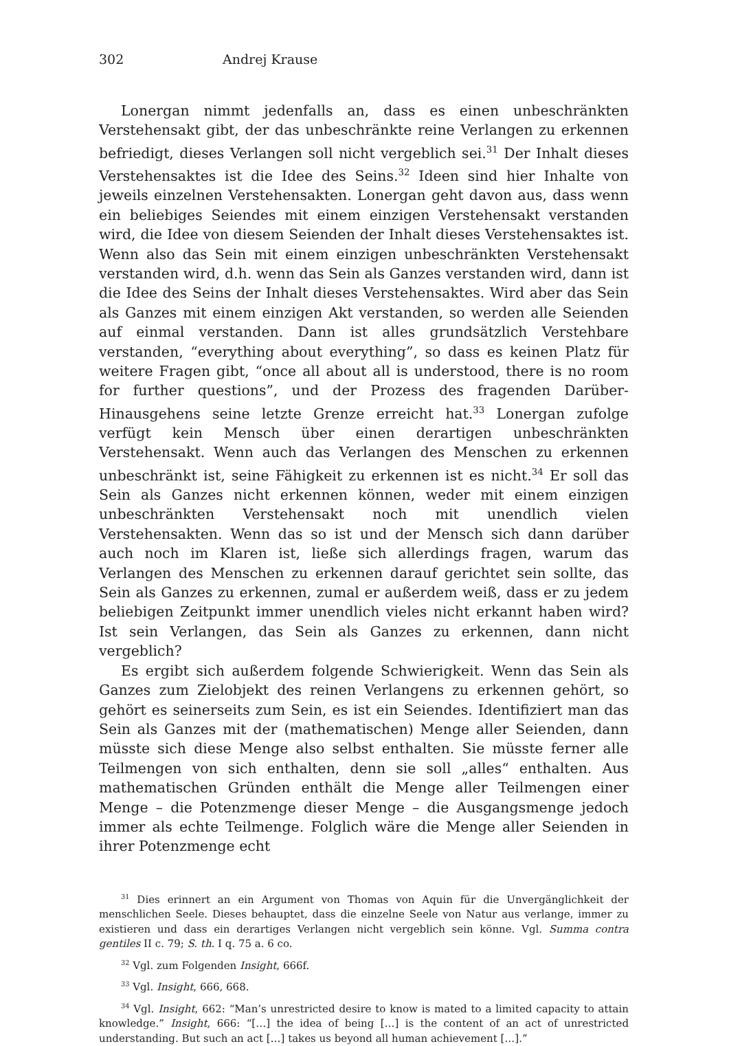302 Andrej Krause
Lonergan nimmt jedenfalls an, dass es einen unbeschränkten Verstehensakt gibt, der das unbeschränkte reine Verlangen zu erkennen befriedigt, dieses Verlangen soll nicht vergeblich sei.<sup>31</sup> Der Inhalt dieses Verstehensaktes ist die Idee des Seins.<sup>32</sup> Ideen sind hier Inhalte von jeweils einzelnen Verstehensakten. Lonergan geht davon aus, dass wenn ein beliebiges Seiendes mit einem einzigen Verstehensakt verstanden wird, die Idee von diesem Seienden der Inhalt dieses Verstehensaktes ist. Wenn also das Sein mit einem einzigen unbeschränkten Verstehensakt verstanden wird, d.h. wenn das Sein als Ganzes verstanden wird, dann ist die Idee des Seins der Inhalt dieses Verstehensaktes. Wird aber das Sein als Ganzes mit einem einzigen Akt verstanden, so werden alle Seienden auf einmal verstanden. Dann ist alles grundsätzlich Verstehbare verstanden, “everything about everything”, so dass es keinen Platz für weitere Fragen gibt, “once all about all is understood, there is no room for further questions”, und der Prozess des fragenden Darüber-Hinausgehens seine letzte Grenze erreicht hat.<sup>33</sup> Lonergan zufolge verfügt kein Mensch über einen derartigen unbeschränkten Verstehensakt. Wenn auch das Verlangen des Menschen zu erkennen unbeschränkt ist, seine Fähigkeit zu erkennen ist es nicht.<sup>34</sup> Er soll das Sein als Ganzes nicht erkennen können, weder mit einem einzigen unbeschränkten Verstehensakt noch mit unendlich vielen Verstehensakten. Wenn das so ist und der Mensch sich dann darüber auch noch im Klaren ist, ließe sich allerdings fragen, warum das Verlangen des Menschen zu erkennen darauf gerichtet sein sollte, das Sein als Ganzes zu erkennen, zumal er außerdem weiß, dass er zu jedem beliebigen Zeitpunkt immer unendlich vieles nicht erkannt haben wird? Ist sein Verlangen, das Sein als Ganzes zu erkennen, dann nicht vergeblich?
Es ergibt sich außerdem folgende Schwierigkeit. Wenn das Sein als Ganzes zum Zielobjekt des reinen Verlangens zu erkennen gehört, so gehört es seinerseits zum Sein, es ist ein Seiendes. Identifiziert man das Sein als Ganzes mit der (mathematischen) Menge aller Seienden, dann müsste sich diese Menge also selbst enthalten. Sie müsste ferner alle Teilmengen von sich enthalten, denn sie soll „alles“ enthalten. Aus mathematischen Gründen enthält die Menge aller Teilmengen einer Menge – die Potenzmenge dieser Menge – die Ausgangsmenge jedoch immer als echte Teilmenge. Folglich wäre die Menge aller Seienden in ihrer Potenzmenge echt
<sup>31</sup> Dies erinnert an ein Argument von Thomas von Aquin für die Unvergänglichkeit der menschlichen Seele. Dieses behauptet, dass die einzelne Seele von Natur aus verlange, immer zu existieren und dass ein derartiges Verlangen nicht vergeblich sein könne. Vgl. Summa contra gentiles II c. 79; S. th. I q. 75 a. 6 co.
<sup>32</sup> Vgl. zum Folgenden Insight, 666f.
<sup>33</sup> Vgl. Insight, 666, 668.
<sup>34</sup> Vgl. Insight, 662: “Man’s unrestricted desire to know is mated to a limited capacity to attain knowledge.” Insight, 666: “[…] the idea of being […] is the content of an act of unrestricted understanding. But such an act […] takes us beyond all human achievement […].”